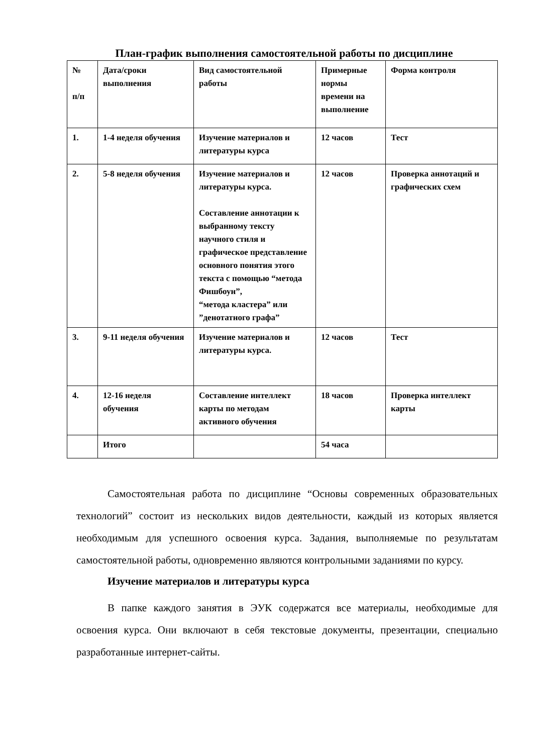План-график выполнения самостоятельной работы по дисциплине
| № п/п | Дата/сроки выполнения | Вид самостоятельной работы | Примерные нормы времени на выполнение | Форма контроля |
| 1. | 1-4 неделя обучения | Изучение материалов и литературы курса | 12 часов | Тест |
| 2. | 5-8 неделя обучения | Изучение материалов и литературы курса. Составление аннотации к выбранному тексту научного стиля и графическое представление основного понятия этого текста с помощью “метода Фишбоун”, “метода кластера” или ”денотатного графа” | 12 часов | Проверка аннотаций и графических схем |
| 3. | 9-11 неделя обучения | Изучение материалов и литературы курса. | 12 часов | Тест |
| 4. | 12-16 неделя обучения | Составление интеллект карты по методам активного обучения | 18 часов | Проверка интеллект карты |
| | Итого | | 54 часа | |
Самостоятельная работа по дисциплине “Основы современных образовательных технологий” состоит из нескольких видов деятельности, каждый из которых является необходимым для успешного освоения курса. Задания, выполняемые по результатам самостоятельной работы, одновременно являются контрольными заданиями по курсу.
Изучение материалов и литературы курса
В папке каждого занятия в ЭУК содержатся все материалы, необходимые для освоения курса. Они включают в себя текстовые документы, презентации, специально разработанные интернет-сайты.